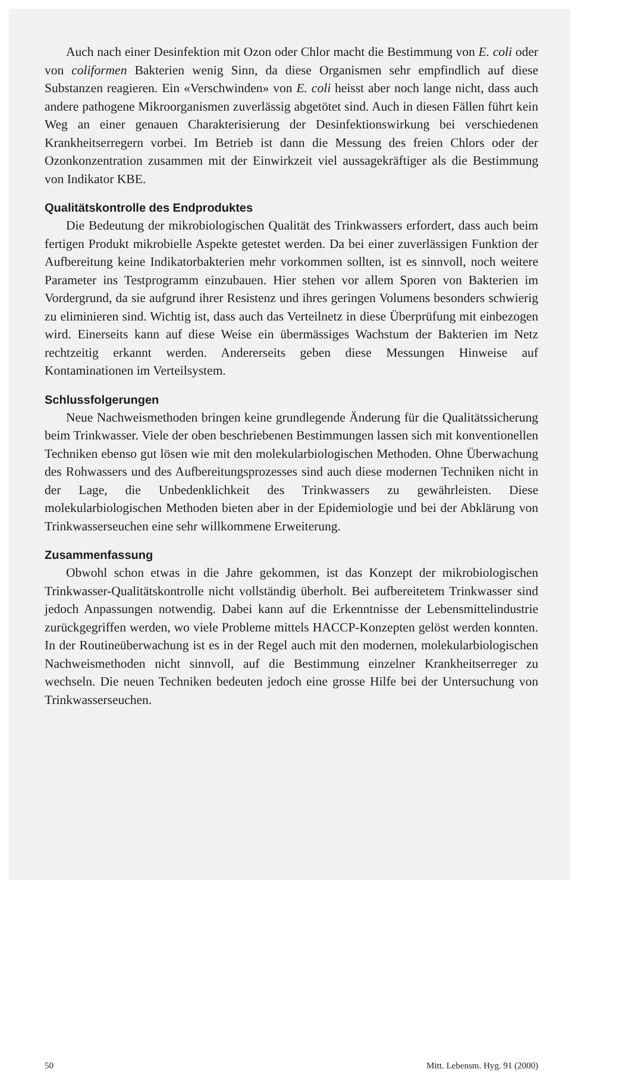Auch nach einer Desinfektion mit Ozon oder Chlor macht die Bestimmung von E. coli oder von coliformen Bakterien wenig Sinn, da diese Organismen sehr empfindlich auf diese Substanzen reagieren. Ein «Verschwinden» von E. coli heisst aber noch lange nicht, dass auch andere pathogene Mikroorganismen zuverlässig abgetötet sind. Auch in diesen Fällen führt kein Weg an einer genauen Charakterisierung der Desinfektionswirkung bei verschiedenen Krankheitserregern vorbei. Im Betrieb ist dann die Messung des freien Chlors oder der Ozonkonzentration zusammen mit der Einwirkzeit viel aussagekräftiger als die Bestimmung von Indikator KBE.
Qualitätskontrolle des Endproduktes
Die Bedeutung der mikrobiologischen Qualität des Trinkwassers erfordert, dass auch beim fertigen Produkt mikrobielle Aspekte getestet werden. Da bei einer zuverlässigen Funktion der Aufbereitung keine Indikatorbakterien mehr vorkommen sollten, ist es sinnvoll, noch weitere Parameter ins Testprogramm einzubauen. Hier stehen vor allem Sporen von Bakterien im Vordergrund, da sie aufgrund ihrer Resistenz und ihres geringen Volumens besonders schwierig zu eliminieren sind. Wichtig ist, dass auch das Verteilnetz in diese Überprüfung mit einbezogen wird. Einerseits kann auf diese Weise ein übermässiges Wachstum der Bakterien im Netz rechtzeitig erkannt werden. Andererseits geben diese Messungen Hinweise auf Kontaminationen im Verteilsystem.
Schlussfolgerungen
Neue Nachweismethoden bringen keine grundlegende Änderung für die Qualitätssicherung beim Trinkwasser. Viele der oben beschriebenen Bestimmungen lassen sich mit konventionellen Techniken ebenso gut lösen wie mit den molekularbiologischen Methoden. Ohne Überwachung des Rohwassers und des Aufbereitungsprozesses sind auch diese modernen Techniken nicht in der Lage, die Unbedenklichkeit des Trinkwassers zu gewährleisten. Diese molekularbiologischen Methoden bieten aber in der Epidemiologie und bei der Abklärung von Trinkwasserseuchen eine sehr willkommene Erweiterung.
Zusammenfassung
Obwohl schon etwas in die Jahre gekommen, ist das Konzept der mikrobiologischen Trinkwasser-Qualitätskontrolle nicht vollständig überholt. Bei aufbereitetem Trinkwasser sind jedoch Anpassungen notwendig. Dabei kann auf die Erkenntnisse der Lebensmittelindustrie zurückgegriffen werden, wo viele Probleme mittels HACCP-Konzepten gelöst werden konnten. In der Routineüberwachung ist es in der Regel auch mit den modernen, molekularbiologischen Nachweismethoden nicht sinnvoll, auf die Bestimmung einzelner Krankheitserreger zu wechseln. Die neuen Techniken bedeuten jedoch eine grosse Hilfe bei der Untersuchung von Trinkwasserseuchen.
50 Mitt. Lebensm. Hyg. 91 (2000)